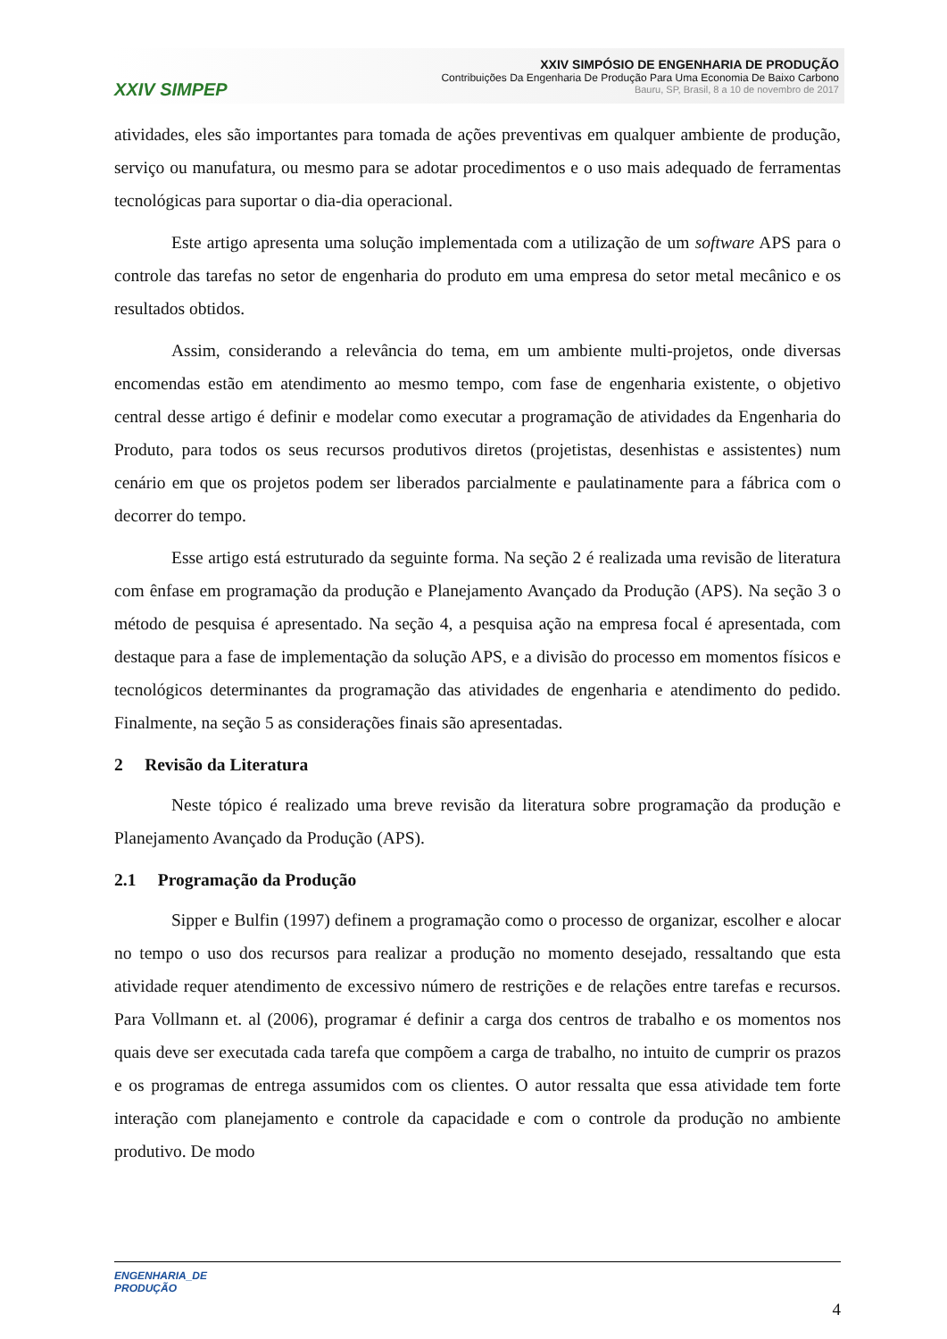XXIV SIMPEP
XXIV SIMPÓSIO DE ENGENHARIA DE PRODUÇÃO
Contribuições Da Engenharia De Produção Para Uma Economia De Baixo Carbono
Bauru, SP, Brasil, 8 a 10 de novembro de 2017
atividades, eles são importantes para tomada de ações preventivas em qualquer ambiente de produção, serviço ou manufatura, ou mesmo para se adotar procedimentos e o uso mais adequado de ferramentas tecnológicas para suportar o dia-dia operacional.
Este artigo apresenta uma solução implementada com a utilização de um software APS para o controle das tarefas no setor de engenharia do produto em uma empresa do setor metal mecânico e os resultados obtidos.
Assim, considerando a relevância do tema, em um ambiente multi-projetos, onde diversas encomendas estão em atendimento ao mesmo tempo, com fase de engenharia existente, o objetivo central desse artigo é definir e modelar como executar a programação de atividades da Engenharia do Produto, para todos os seus recursos produtivos diretos (projetistas, desenhistas e assistentes) num cenário em que os projetos podem ser liberados parcialmente e paulatinamente para a fábrica com o decorrer do tempo.
Esse artigo está estruturado da seguinte forma. Na seção 2 é realizada uma revisão de literatura com ênfase em programação da produção e Planejamento Avançado da Produção (APS). Na seção 3 o método de pesquisa é apresentado. Na seção 4, a pesquisa ação na empresa focal é apresentada, com destaque para a fase de implementação da solução APS, e a divisão do processo em momentos físicos e tecnológicos determinantes da programação das atividades de engenharia e atendimento do pedido. Finalmente, na seção 5 as considerações finais são apresentadas.
2 Revisão da Literatura
Neste tópico é realizado uma breve revisão da literatura sobre programação da produção e Planejamento Avançado da Produção (APS).
2.1 Programação da Produção
Sipper e Bulfin (1997) definem a programação como o processo de organizar, escolher e alocar no tempo o uso dos recursos para realizar a produção no momento desejado, ressaltando que esta atividade requer atendimento de excessivo número de restrições e de relações entre tarefas e recursos. Para Vollmann et. al (2006), programar é definir a carga dos centros de trabalho e os momentos nos quais deve ser executada cada tarefa que compõem a carga de trabalho, no intuito de cumprir os prazos e os programas de entrega assumidos com os clientes. O autor ressalta que essa atividade tem forte interação com planejamento e controle da capacidade e com o controle da produção no ambiente produtivo. De modo
ENGENHARIA_DE
PRODUÇÃO
4